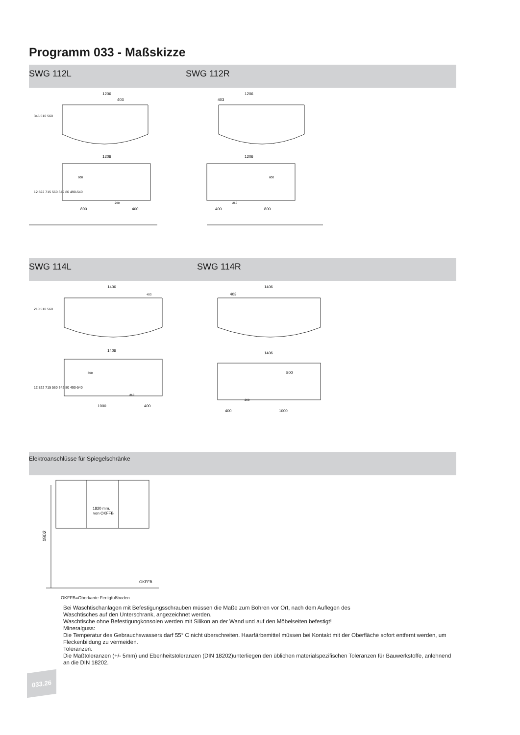Programm 033 - Maßskizze
SWG 112L SWG 112R
1206
1206
1206
1206
403
403
800
400
400
800
600
600
260
260
345 510 560
12 822 715 560 342 80 490-540
SWG 114L SWG 114R
1406
1406
1406
1406
403
403
1000
400
400
1000
800
800
260
260
210 510 560
12 822 715 560 342 80 490-540
Elektroanschlüsse für Spiegelschränke
1820 mm.
von OKFFB
OKFFB
1902
OKFFB=Oberkante Fertigfußboden
Bei Waschtischanlagen mit Befestigungsschrauben müssen die Maße zum Bohren vor Ort, nach dem Auflegen des
Waschtisches auf den Unterschrank, angezeichnet werden.
Waschtische ohne Befestigungkonsolen werden mit Silikon an der Wand und auf den Möbelseiten befestigt!
Mineralguss:
Die Temperatur des Gebrauchswassers darf 55° C nicht überschreiten. Haarfärbemittel müssen bei Kontakt mit der Oberfläche sofort entfernt werden, um Fleckenbildung zu vermeiden.
Toleranzen:
Die Maßtoleranzen (+/- 5mm) und Ebenheitstoleranzen (DIN 18202)unterliegen den üblichen materialspezifischen Toleranzen für Bauwerkstoffe, anlehnend an die DIN 18202.
033.26